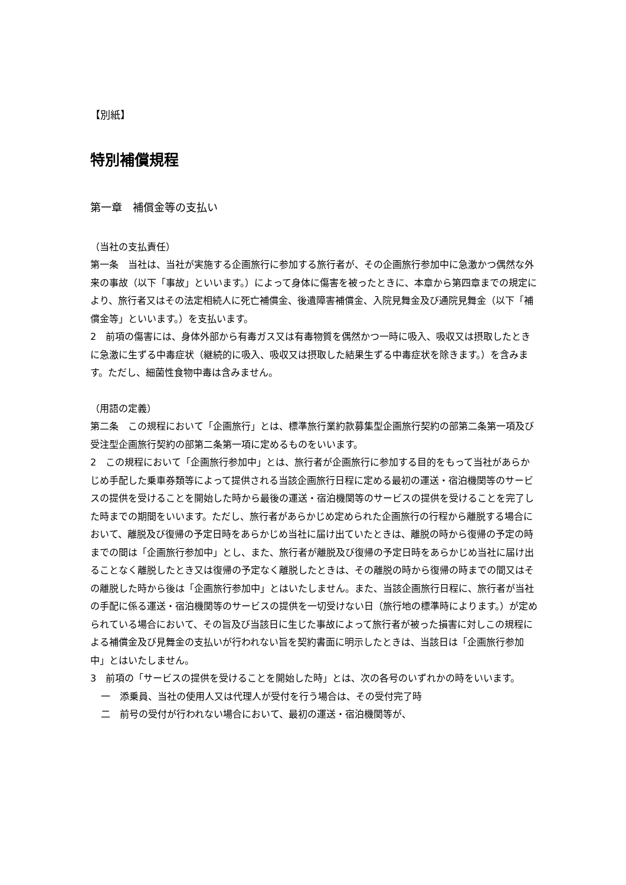【別紙】
特別補償規程
第一章　補償金等の支払い
（当社の支払責任）
第一条　当社は、当社が実施する企画旅行に参加する旅行者が、その企画旅行参加中に急激かつ偶然な外来の事故（以下「事故」といいます。）によって身体に傷害を被ったときに、本章から第四章までの規定により、旅行者又はその法定相続人に死亡補償金、後遺障害補償金、入院見舞金及び通院見舞金（以下「補償金等」といいます。）を支払います。
2　前項の傷害には、身体外部から有毒ガス又は有毒物質を偶然かつ一時に吸入、吸収又は摂取したときに急激に生ずる中毒症状（継続的に吸入、吸収又は摂取した結果生ずる中毒症状を除きます。）を含みます。ただし、細菌性食物中毒は含みません。
（用語の定義）
第二条　この規程において「企画旅行」とは、標準旅行業約款募集型企画旅行契約の部第二条第一項及び受注型企画旅行契約の部第二条第一項に定めるものをいいます。
2　この規程において「企画旅行参加中」とは、旅行者が企画旅行に参加する目的をもって当社があらかじめ手配した乗車券類等によって提供される当該企画旅行日程に定める最初の運送・宿泊機関等のサービスの提供を受けることを開始した時から最後の運送・宿泊機関等のサービスの提供を受けることを完了した時までの期間をいいます。ただし、旅行者があらかじめ定められた企画旅行の行程から離脱する場合において、離脱及び復帰の予定日時をあらかじめ当社に届け出ていたときは、離脱の時から復帰の予定の時までの間は「企画旅行参加中」とし、また、旅行者が離脱及び復帰の予定日時をあらかじめ当社に届け出ることなく離脱したとき又は復帰の予定なく離脱したときは、その離脱の時から復帰の時までの間又はその離脱した時から後は「企画旅行参加中」とはいたしません。また、当該企画旅行日程に、旅行者が当社の手配に係る運送・宿泊機関等のサービスの提供を一切受けない日（旅行地の標準時によります。）が定められている場合において、その旨及び当該日に生じた事故によって旅行者が被った損害に対しこの規程による補償金及び見舞金の支払いが行われない旨を契約書面に明示したときは、当該日は「企画旅行参加中」とはいたしません。
3　前項の「サービスの提供を受けることを開始した時」とは、次の各号のいずれかの時をいいます。
一　添乗員、当社の使用人又は代理人が受付を行う場合は、その受付完了時
二　前号の受付が行われない場合において、最初の運送・宿泊機関等が、